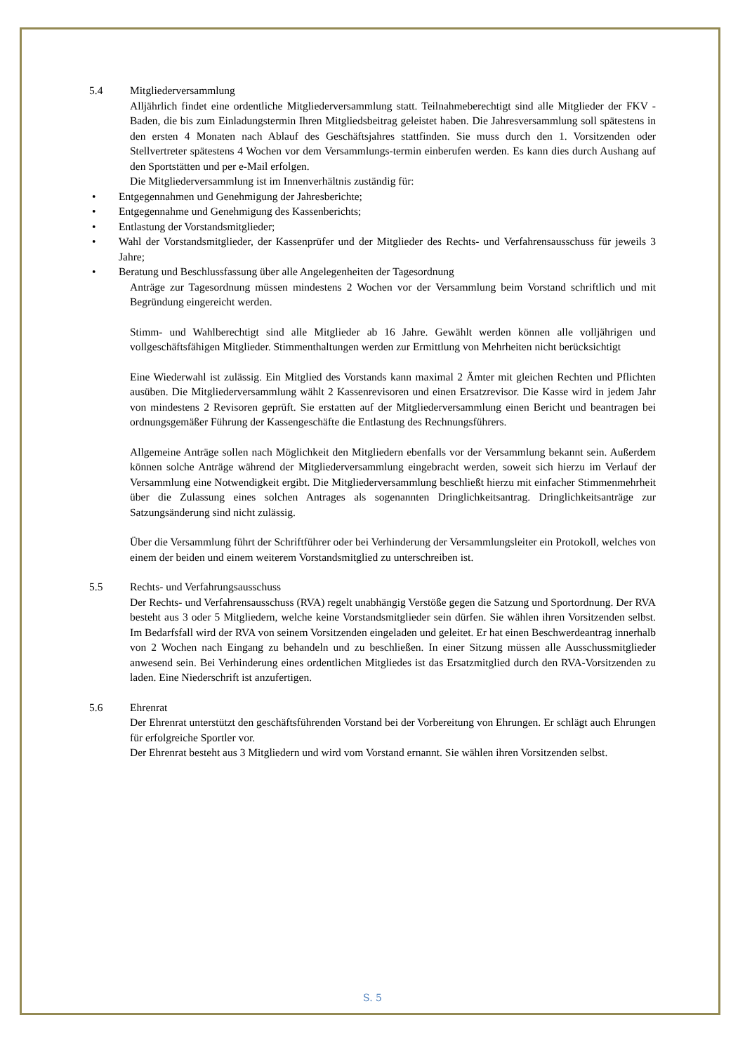5.4 Mitgliederversammlung
Alljährlich findet eine ordentliche Mitgliederversammlung statt. Teilnahmeberechtigt sind alle Mitglieder der FKV - Baden, die bis zum Einladungstermin Ihren Mitgliedsbeitrag geleistet haben. Die Jahresversammlung soll spätestens in den ersten 4 Monaten nach Ablauf des Geschäftsjahres stattfinden. Sie muss durch den 1. Vorsitzenden oder Stellvertreter spätestens 4 Wochen vor dem Versammlungs-termin einberufen werden. Es kann dies durch Aushang auf den Sportstätten und per e-Mail erfolgen.
Die Mitgliederversammlung ist im Innenverhältnis zuständig für:
• Entgegennahmen und Genehmigung der Jahresberichte;
• Entgegennahme und Genehmigung des Kassenberichts;
• Entlastung der Vorstandsmitglieder;
• Wahl der Vorstandsmitglieder, der Kassenprüfer und der Mitglieder des Rechts- und Verfahrensausschuss für jeweils 3 Jahre;
• Beratung und Beschlussfassung über alle Angelegenheiten der Tagesordnung
Anträge zur Tagesordnung müssen mindestens 2 Wochen vor der Versammlung beim Vorstand schriftlich und mit Begründung eingereicht werden.
Stimm- und Wahlberechtigt sind alle Mitglieder ab 16 Jahre. Gewählt werden können alle volljährigen und vollgeschäftsfähigen Mitglieder. Stimmenthaltungen werden zur Ermittlung von Mehrheiten nicht berücksichtigt
Eine Wiederwahl ist zulässig. Ein Mitglied des Vorstands kann maximal 2 Ämter mit gleichen Rechten und Pflichten ausüben. Die Mitgliederversammlung wählt 2 Kassenrevisoren und einen Ersatzrevisor. Die Kasse wird in jedem Jahr von mindestens 2 Revisoren geprüft. Sie erstatten auf der Mitgliederversammlung einen Bericht und beantragen bei ordnungsgemäßer Führung der Kassengeschäfte die Entlastung des Rechnungsführers.
Allgemeine Anträge sollen nach Möglichkeit den Mitgliedern ebenfalls vor der Versammlung bekannt sein. Außerdem können solche Anträge während der Mitgliederversammlung eingebracht werden, soweit sich hierzu im Verlauf der Versammlung eine Notwendigkeit ergibt. Die Mitgliederversammlung beschließt hierzu mit einfacher Stimmenmehrheit über die Zulassung eines solchen Antrages als sogenannten Dringlichkeitsantrag. Dringlichkeitsanträge zur Satzungsänderung sind nicht zulässig.
Über die Versammlung führt der Schriftführer oder bei Verhinderung der Versammlungsleiter ein Protokoll, welches von einem der beiden und einem weiterem Vorstandsmitglied zu unterschreiben ist.
5.5 Rechts- und Verfahrungsausschuss
Der Rechts- und Verfahrensausschuss (RVA) regelt unabhängig Verstöße gegen die Satzung und Sportordnung. Der RVA besteht aus 3 oder 5 Mitgliedern, welche keine Vorstandsmitglieder sein dürfen. Sie wählen ihren Vorsitzenden selbst. Im Bedarfsfall wird der RVA von seinem Vorsitzenden eingeladen und geleitet. Er hat einen Beschwerdeantrag innerhalb von 2 Wochen nach Eingang zu behandeln und zu beschließen. In einer Sitzung müssen alle Ausschussmitglieder anwesend sein. Bei Verhinderung eines ordentlichen Mitgliedes ist das Ersatzmitglied durch den RVA-Vorsitzenden zu laden. Eine Niederschrift ist anzufertigen.
5.6 Ehrenrat
Der Ehrenrat unterstützt den geschäftsführenden Vorstand bei der Vorbereitung von Ehrungen. Er schlägt auch Ehrungen für erfolgreiche Sportler vor.
Der Ehrenrat besteht aus 3 Mitgliedern und wird vom Vorstand ernannt. Sie wählen ihren Vorsitzenden selbst.
S. 5